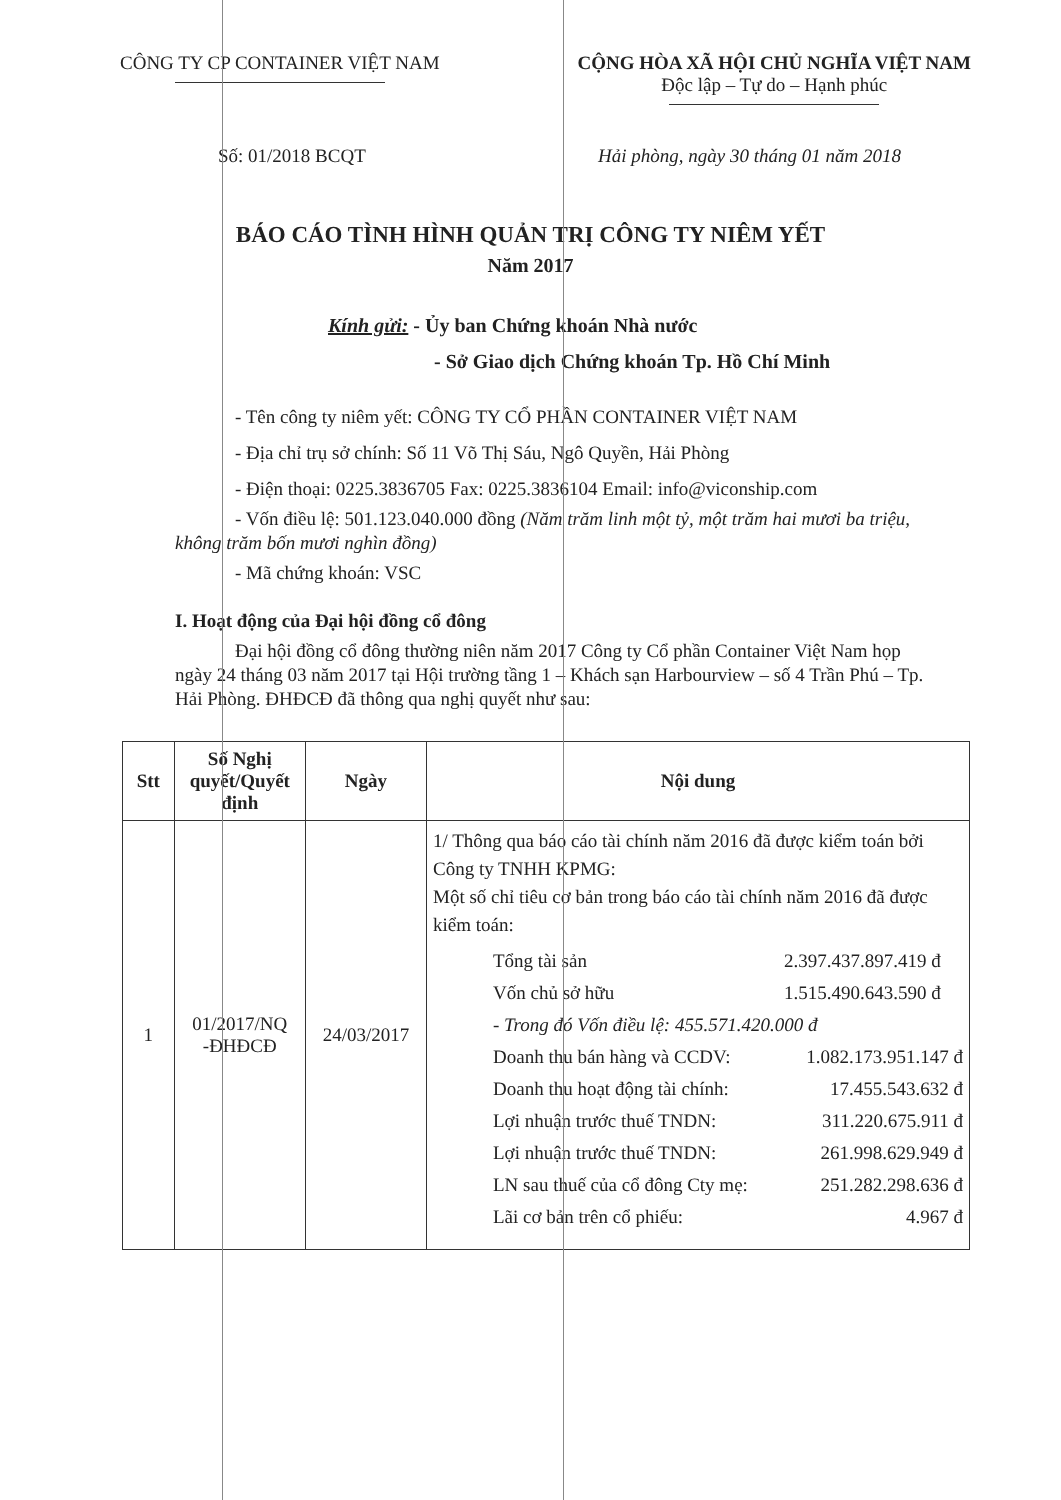CÔNG TY CP CONTAINER VIỆT NAM CỘNG HÒA XÃ HỘI CHỦ NGHĨA VIỆT NAM
Độc lập – Tự do – Hạnh phúc
Số: 01/2018 BCQT Hải phòng, ngày 30 tháng 01 năm 2018
BÁO CÁO TÌNH HÌNH QUẢN TRỊ CÔNG TY NIÊM YẾT
Năm 2017
Kính gửi: - Ủy ban Chứng khoán Nhà nước
- Sở Giao dịch Chứng khoán Tp. Hồ Chí Minh
- Tên công ty niêm yết: CÔNG TY CỔ PHẦN CONTAINER VIỆT NAM
- Địa chỉ trụ sở chính: Số 11 Võ Thị Sáu, Ngô Quyền, Hải Phòng
- Điện thoại: 0225.3836705 Fax: 0225.3836104 Email: info@viconship.com
- Vốn điều lệ: 501.123.040.000 đồng (Năm trăm linh một tỷ, một trăm hai mươi ba triệu, không trăm bốn mươi nghìn đồng)
- Mã chứng khoán: VSC
I. Hoạt động của Đại hội đồng cổ đông
Đại hội đồng cổ đông thường niên năm 2017 Công ty Cổ phần Container Việt Nam họp ngày 24 tháng 03 năm 2017 tại Hội trường tầng 1 – Khách sạn Harbourview – số 4 Trần Phú – Tp. Hải Phòng. ĐHĐCĐ đã thông qua nghị quyết như sau:
| Stt | Số Nghị quyết/Quyết định | Ngày | Nội dung |
| --- | --- | --- | --- |
| 1 | 01/2017/NQ -ĐHĐCĐ | 24/03/2017 | 1/ Thông qua báo cáo tài chính năm 2016 đã được kiểm toán bởi Công ty TNHH KPMG: Một số chỉ tiêu cơ bản trong báo cáo tài chính năm 2016 đã được kiểm toán: / Tổng tài sản / 2.397.437.897.419 đ / / Vốn chủ sở hữu / 1.515.490.643.590 đ / / - Trong đó Vốn điều lệ: 455.571.420.000 đ / / / Doanh thu bán hàng và CCDV: / 1.082.173.951.147 đ / / Doanh thu hoạt động tài chính: / 17.455.543.632 đ / / Lợi nhuận trước thuế TNDN: / 311.220.675.911 đ / / Lợi nhuận trước thuế TNDN: / 261.998.629.949 đ / / LN sau thuế của cổ đông Cty mẹ: / 251.282.298.636 đ / / Lãi cơ bản trên cổ phiếu: / 4.967 đ / |